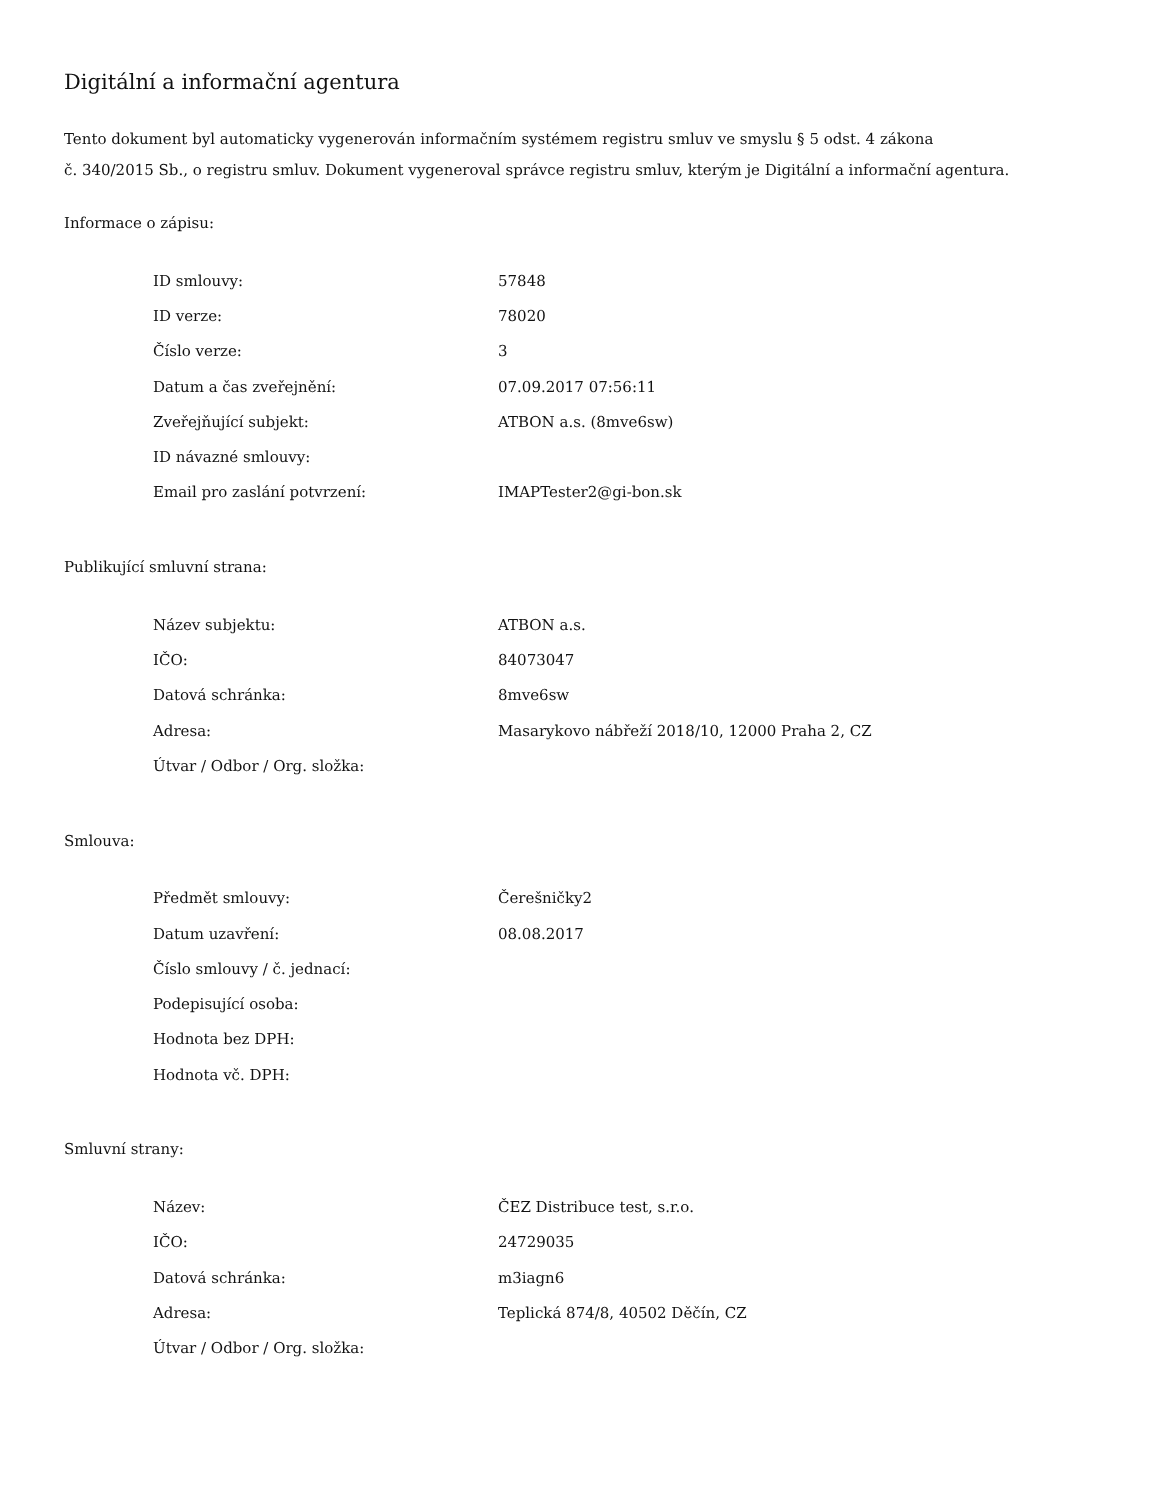Digitální a informační agentura
Tento dokument byl automaticky vygenerován informačním systémem registru smluv ve smyslu § 5 odst. 4 zákona
č. 340/2015 Sb., o registru smluv. Dokument vygeneroval správce registru smluv, kterým je Digitální a informační agentura.
Informace o zápisu:
| ID smlouvy: | 57848 |
| ID verze: | 78020 |
| Číslo verze: | 3 |
| Datum a čas zveřejnění: | 07.09.2017 07:56:11 |
| Zveřejňující subjekt: | ATBON a.s. (8mve6sw) |
| ID návazné smlouvy: | |
| Email pro zaslání potvrzení: | IMAPTester2@gi-bon.sk |
Publikující smluvní strana:
| Název subjektu: | ATBON a.s. |
| IČO: | 84073047 |
| Datová schránka: | 8mve6sw |
| Adresa: | Masarykovo nábřeží 2018/10, 12000 Praha 2, CZ |
| Útvar / Odbor / Org. složka: | |
Smlouva:
| Předmět smlouvy: | Čerešničky2 |
| Datum uzavření: | 08.08.2017 |
| Číslo smlouvy / č. jednací: | |
| Podepisující osoba: | |
| Hodnota bez DPH: | |
| Hodnota vč. DPH: | |
Smluvní strany:
| Název: | ČEZ Distribuce test, s.r.o. |
| IČO: | 24729035 |
| Datová schránka: | m3iagn6 |
| Adresa: | Teplická 874/8, 40502 Děčín, CZ |
| Útvar / Odbor / Org. složka: | |